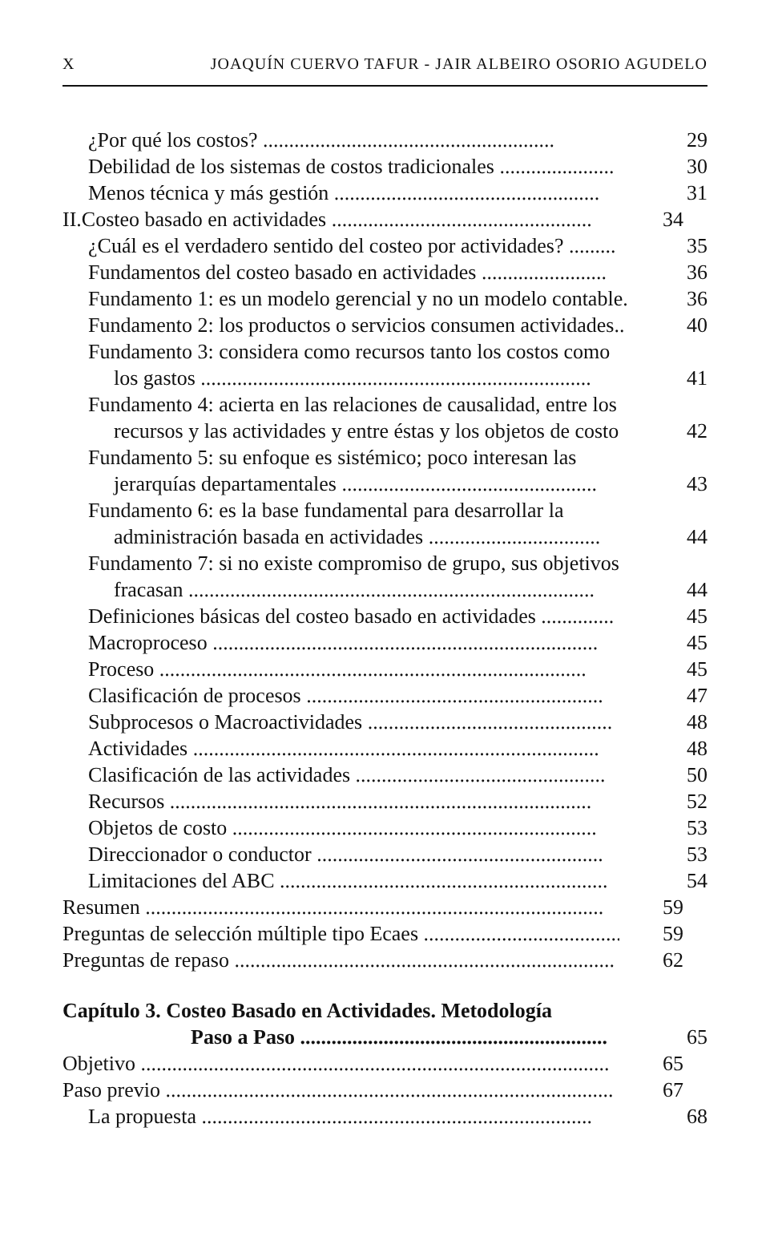XJOAQUÍN CUERVO TAFUR - JAIR ALBEIRO OSORIO AGUDELO
¿Por qué los costos? ........................................................ 29
Debilidad de los sistemas de costos tradicionales ...................... 30
Menos técnica y más gestión ................................................... 31
II.Costeo basado en actividades .................................................. 34
¿Cuál es el verdadero sentido del costeo por actividades? ......... 35
Fundamentos del costeo basado en actividades ........................ 36
Fundamento 1: es un modelo gerencial y no un modelo contable. 36
Fundamento 2: los productos o servicios consumen actividades.. 40
Fundamento 3: considera como recursos tanto los costos como
los gastos ........................................................................... 41
Fundamento 4: acierta en las relaciones de causalidad, entre los
recursos y las actividades y entre éstas y los objetos de costo 42
Fundamento 5: su enfoque es sistémico; poco interesan las
jerarquías departamentales ................................................. 43
Fundamento 6: es la base fundamental para desarrollar la
administración basada en actividades ................................. 44
Fundamento 7: si no existe compromiso de grupo, sus objetivos
fracasan .............................................................................. 44
Definiciones básicas del costeo basado en actividades .............. 45
Macroproceso .......................................................................... 45
Proceso .................................................................................. 45
Clasificación de procesos ......................................................... 47
Subprocesos o Macroactividades ............................................... 48
Actividades .............................................................................. 48
Clasificación de las actividades ................................................ 50
Recursos ................................................................................. 52
Objetos de costo ...................................................................... 53
Direccionador o conductor ....................................................... 53
Limitaciones del ABC ............................................................... 54
Resumen ........................................................................................ 59
Preguntas de selección múltiple tipo Ecaes ...................................... 59
Preguntas de repaso ......................................................................... 62
Capítulo 3. Costeo Basado en Actividades. Metodología
Paso a Paso ........................................................... 65
Objetivo .......................................................................................... 65
Paso previo ...................................................................................... 67
La propuesta ........................................................................... 68